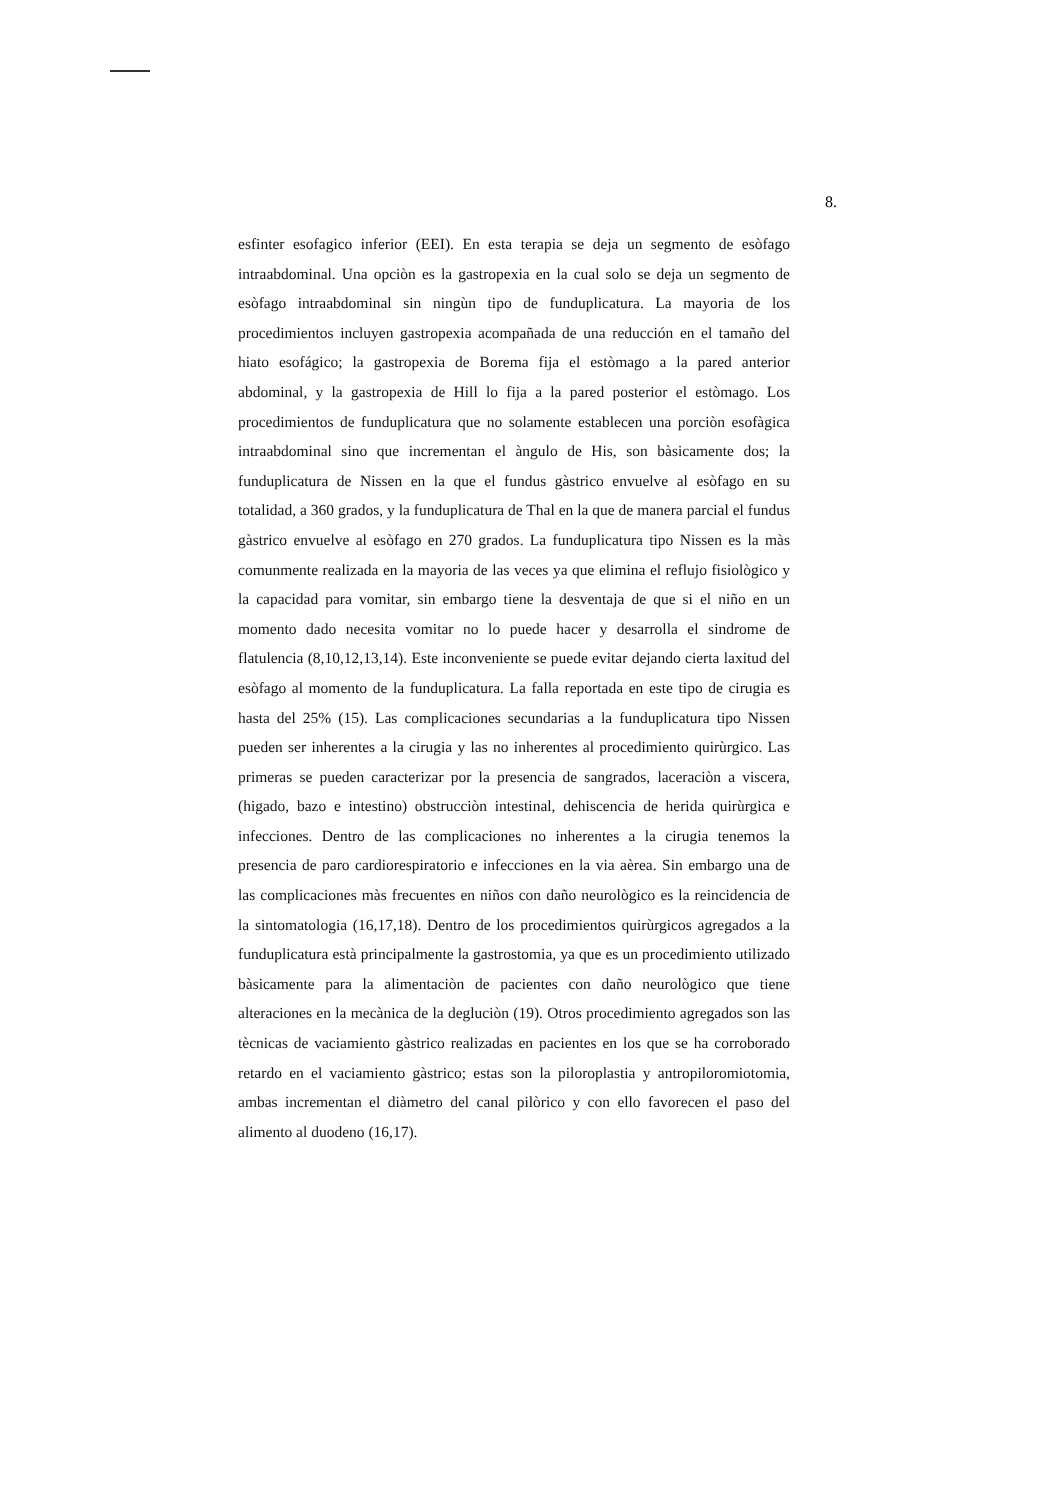8.
esfinter esofagico inferior (EEI). En esta terapia se deja un segmento de esòfago intraabdominal. Una opciòn es la gastropexia en la cual solo se deja un segmento de esòfago intraabdominal sin ningùn tipo de funduplicatura. La mayoria de los procedimientos incluyen gastropexia acompañada de una reducción en el tamaño del hiato esofágico; la gastropexia de Borema fija el estòmago a la pared anterior abdominal, y la gastropexia de Hill lo fija a la pared posterior el estòmago. Los procedimientos de funduplicatura que no solamente establecen una porciòn esofàgica intraabdominal sino que incrementan el àngulo de His, son bàsicamente dos; la funduplicatura de Nissen en la que el fundus gàstrico envuelve al esòfago en su totalidad, a 360 grados, y la funduplicatura de Thal en la que de manera parcial el fundus gàstrico envuelve al esòfago en 270 grados. La funduplicatura tipo Nissen es la màs comunmente realizada en la mayoria de las veces ya que elimina el reflujo fisiològico y la capacidad para vomitar, sin embargo tiene la desventaja de que si el niño en un momento dado necesita vomitar no lo puede hacer y desarrolla el sindrome de flatulencia (8,10,12,13,14). Este inconveniente se puede evitar dejando cierta laxitud del esòfago al momento de la funduplicatura. La falla reportada en este tipo de cirugia es hasta del 25% (15). Las complicaciones secundarias a la funduplicatura tipo Nissen pueden ser inherentes a la cirugia y las no inherentes al procedimiento quirùrgico. Las primeras se pueden caracterizar por la presencia de sangrados, laceraciòn a viscera, (higado, bazo e intestino) obstrucciòn intestinal, dehiscencia de herida quirùrgica e infecciones. Dentro de las complicaciones no inherentes a la cirugia tenemos la presencia de paro cardiorespiratorio e infecciones en la via aèrea. Sin embargo una de las complicaciones màs frecuentes en niños con daño neurològico es la reincidencia de la sintomatologia (16,17,18). Dentro de los procedimientos quirùrgicos agregados a la funduplicatura està principalmente la gastrostomia, ya que es un procedimiento utilizado bàsicamente para la alimentaciòn de pacientes con daño neurològico que tiene alteraciones en la mecànica de la degluciòn (19). Otros procedimiento agregados son las tècnicas de vaciamiento gàstrico realizadas en pacientes en los que se ha corroborado retardo en el vaciamiento gàstrico; estas son la piloroplastia y antropiloromiotomia, ambas incrementan el diàmetro del canal pilòrico y con ello favorecen el paso del alimento al duodeno (16,17).